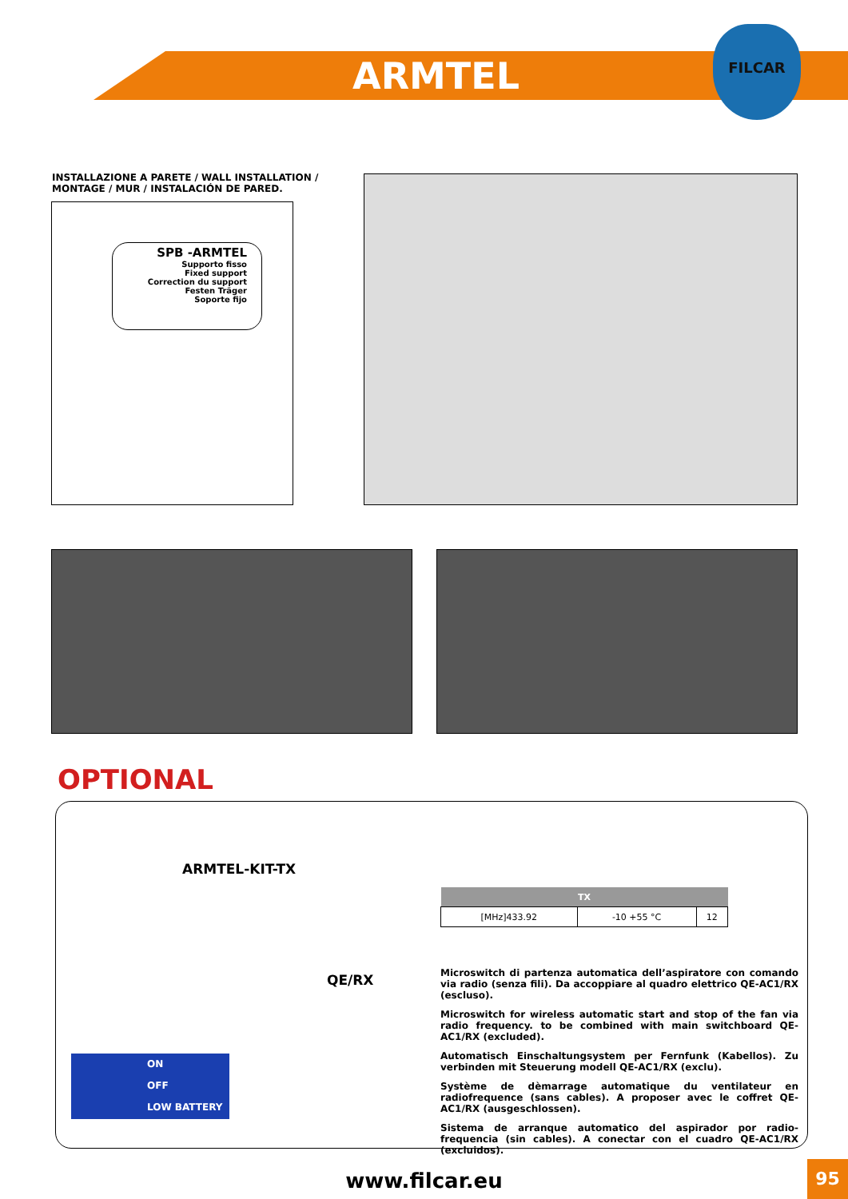ARMTEL
FILCAR
INSTALLAZIONE A PARETE / WALL INSTALLATION / MONTAGE / MUR / INSTALACIÓN DE PARED.
SPB -ARMTEL
Supporto fisso
Fixed support
Correction du support
Festen Träger
Soporte fijo
OPTIONAL
ARMTEL-KIT-TX
QE/RX
ON
OFF
LOW BATTERY
| TX | | |
| --- | --- | --- |
| [MHz]433.92 | -10 +55 °C | 12 |
Microswitch di partenza automatica dell’aspiratore con comando via radio (senza fili). Da accoppiare al quadro elettrico QE-AC1/RX (escluso).
Microswitch for wireless automatic start and stop of the fan via radio frequency. to be combined with main switchboard QE-AC1/RX (excluded).
Automatisch Einschaltungsystem per Fernfunk (Kabellos). Zu verbinden mit Steuerung modell QE-AC1/RX (exclu).
Système de dèmarrage automatique du ventilateur en radiofrequence (sans cables). A proposer avec le coffret QE-AC1/RX (ausgeschlossen).
Sistema de arranque automatico del aspirador por radio-frequencia (sin cables). A conectar con el cuadro QE-AC1/RX (excluidos).
www.filcar.eu 95